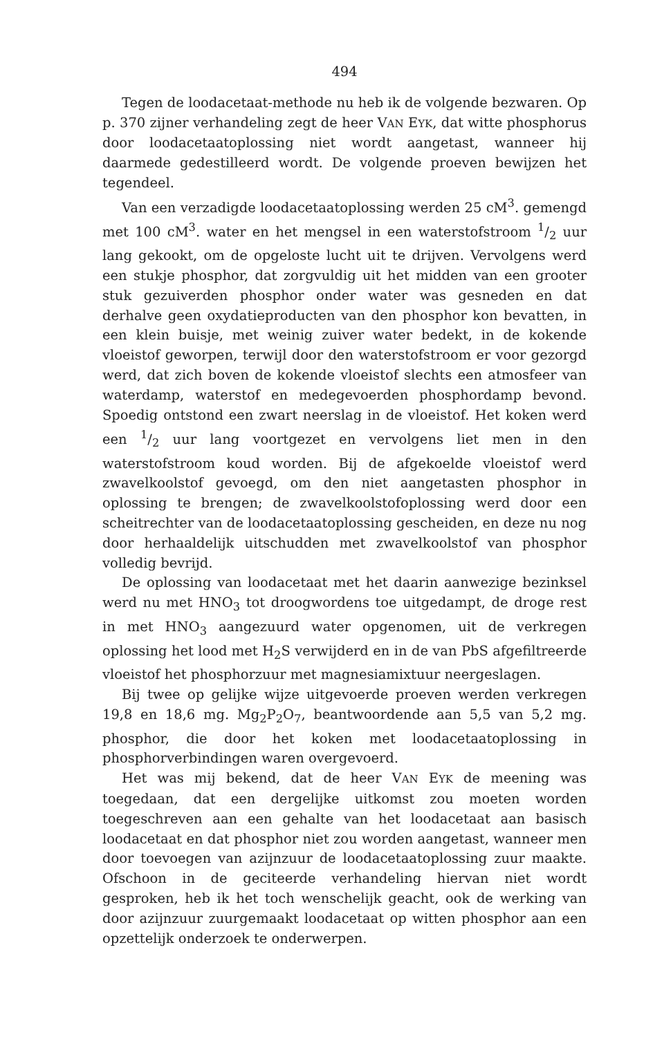494
Tegen de loodacetaat-methode nu heb ik de volgende bezwaren. Op p. 370 zijner verhandeling zegt de heer VAN EYK, dat witte phosphorus door loodacetaatoplossing niet wordt aangetast, wanneer hij daarmede gedestilleerd wordt. De volgende proeven bewijzen het tegendeel.
Van een verzadigde loodacetaatoplossing werden 25 cM<sup>3</sup>. gemengd met 100 cM<sup>3</sup>. water en het mengsel in een waterstofstroom 1/2 uur lang gekookt, om de opgeloste lucht uit te drijven. Vervolgens werd een stukje phosphor, dat zorgvuldig uit het midden van een grooter stuk gezuiverden phosphor onder water was gesneden en dat derhalve geen oxydatieproducten van den phosphor kon bevatten, in een klein buisje, met weinig zuiver water bedekt, in de kokende vloeistof geworpen, terwijl door den waterstofstroom er voor gezorgd werd, dat zich boven de kokende vloeistof slechts een atmosfeer van waterdamp, waterstof en medegevoerden phosphordamp bevond. Spoedig ontstond een zwart neerslag in de vloeistof. Het koken werd een 1/2 uur lang voortgezet en vervolgens liet men in den waterstofstroom koud worden. Bij de afgekoelde vloeistof werd zwavelkoolstof gevoegd, om den niet aangetasten phosphor in oplossing te brengen; de zwavelkoolstofoplossing werd door een scheitrechter van de loodacetaatoplossing gescheiden, en deze nu nog door herhaaldelijk uitschudden met zwavelkoolstof van phosphor volledig bevrijd.
De oplossing van loodacetaat met het daarin aanwezige bezinksel werd nu met HNO<sub>3</sub> tot droogwordens toe uitgedampt, de droge rest in met HNO<sub>3</sub> aangezuurd water opgenomen, uit de verkregen oplossing het lood met H<sub>2</sub>S verwijderd en in de van PbS afgefiltreerde vloeistof het phosphorzuur met magnesiamixtuur neergeslagen.
Bij twee op gelijke wijze uitgevoerde proeven werden verkregen 19,8 en 18,6 mg. Mg<sub>2</sub>P<sub>2</sub>O<sub>7</sub>, beantwoordende aan 5,5 van 5,2 mg. phosphor, die door het koken met loodacetaatoplossing in phosphorverbindingen waren overgevoerd.
Het was mij bekend, dat de heer VAN EYK de meening was toegedaan, dat een dergelijke uitkomst zou moeten worden toegeschreven aan een gehalte van het loodacetaat aan basisch loodacetaat en dat phosphor niet zou worden aangetast, wanneer men door toevoegen van azijnzuur de loodacetaatoplossing zuur maakte. Ofschoon in de geciteerde verhandeling hiervan niet wordt gesproken, heb ik het toch wenschelijk geacht, ook de werking van door azijnzuur zuurgemaakt loodacetaat op witten phosphor aan een opzettelijk onderzoek te onderwerpen.